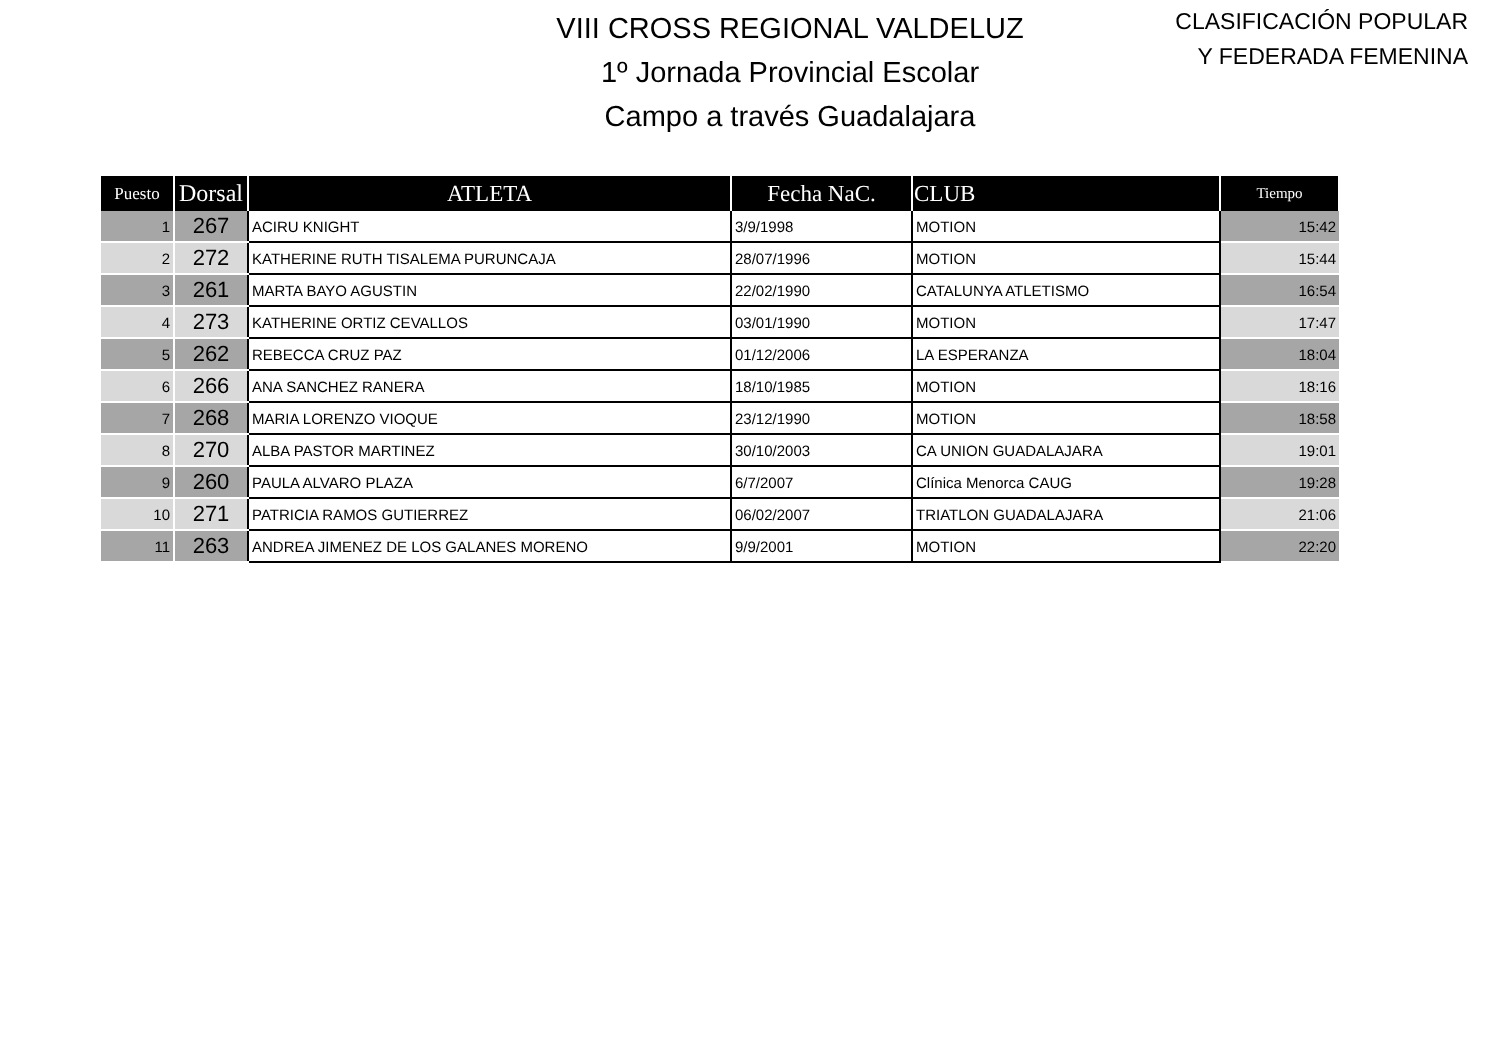VIII CROSS REGIONAL VALDELUZ
1º Jornada Provincial Escolar
Campo a través Guadalajara
CLASIFICACIÓN POPULAR
Y FEDERADA FEMENINA
| Puesto | Dorsal | ATLETA | Fecha NaC. | CLUB | Tiempo |
| --- | --- | --- | --- | --- | --- |
| 1 | 267 | ACIRU KNIGHT | 3/9/1998 | MOTION | 15:42 |
| 2 | 272 | KATHERINE RUTH TISALEMA PURUNCAJA | 28/07/1996 | MOTION | 15:44 |
| 3 | 261 | MARTA BAYO AGUSTIN | 22/02/1990 | CATALUNYA ATLETISMO | 16:54 |
| 4 | 273 | KATHERINE ORTIZ CEVALLOS | 03/01/1990 | MOTION | 17:47 |
| 5 | 262 | REBECCA CRUZ PAZ | 01/12/2006 | LA ESPERANZA | 18:04 |
| 6 | 266 | ANA SANCHEZ RANERA | 18/10/1985 | MOTION | 18:16 |
| 7 | 268 | MARIA LORENZO VIOQUE | 23/12/1990 | MOTION | 18:58 |
| 8 | 270 | ALBA PASTOR MARTINEZ | 30/10/2003 | CA UNION GUADALAJARA | 19:01 |
| 9 | 260 | PAULA ALVARO PLAZA | 6/7/2007 | Clínica Menorca CAUG | 19:28 |
| 10 | 271 | PATRICIA RAMOS GUTIERREZ | 06/02/2007 | TRIATLON GUADALAJARA | 21:06 |
| 11 | 263 | ANDREA JIMENEZ DE LOS GALANES MORENO | 9/9/2001 | MOTION | 22:20 |